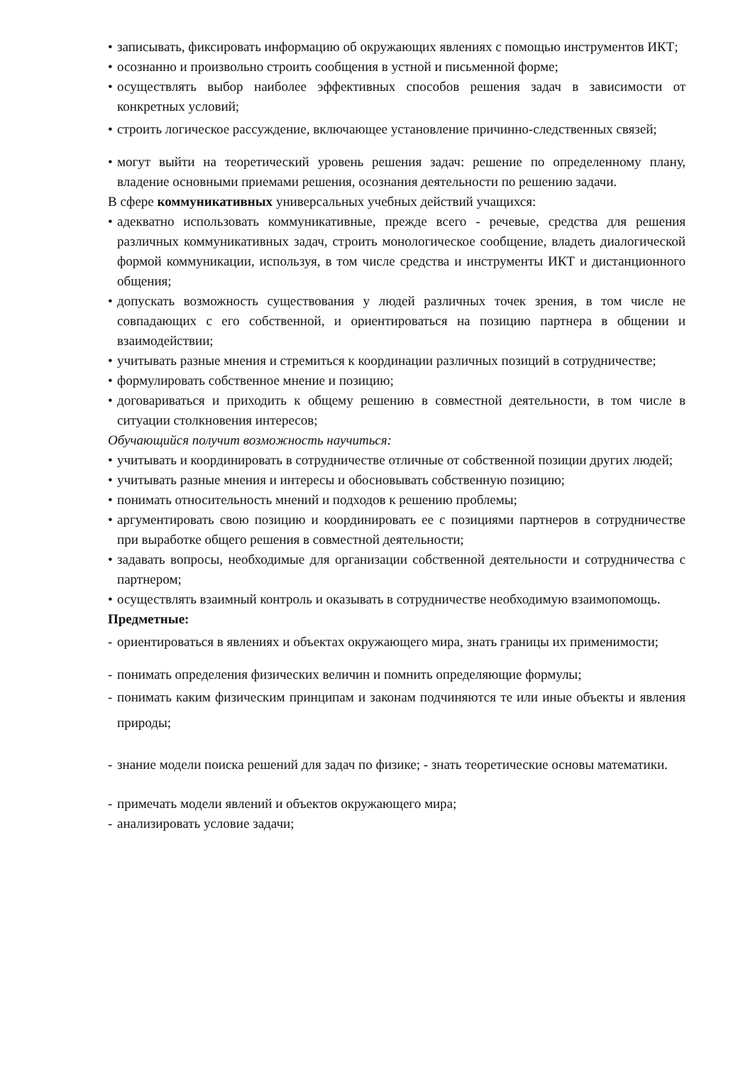• записывать, фиксировать информацию об окружающих явлениях с помощью инструментов ИКТ;
• осознанно и произвольно строить сообщения в устной и письменной форме;
• осуществлять выбор наиболее эффективных способов решения задач в зависимости от конкретных условий;
• строить логическое рассуждение, включающее установление причинно-следственных связей;
• могут выйти на теоретический уровень решения задач: решение по определенному плану, владение основными приемами решения, осознания деятельности по решению задачи.
В сфере коммуникативных универсальных учебных действий учащихся:
• адекватно использовать коммуникативные, прежде всего - речевые, средства для решения различных коммуникативных задач, строить монологическое сообщение, владеть диалогической формой коммуникации, используя, в том числе средства и инструменты ИКТ и дистанционного общения;
• допускать возможность существования у людей различных точек зрения, в том числе не совпадающих с его собственной, и ориентироваться на позицию партнера в общении и взаимодействии;
• учитывать разные мнения и стремиться к координации различных позиций в сотрудничестве;
• формулировать собственное мнение и позицию;
• договариваться и приходить к общему решению в совместной деятельности, в том числе в ситуации столкновения интересов;
Обучающийся получит возможность научиться:
• учитывать и координировать в сотрудничестве отличные от собственной позиции других людей;
• учитывать разные мнения и интересы и обосновывать собственную позицию;
• понимать относительность мнений и подходов к решению проблемы;
• аргументировать свою позицию и координировать ее с позициями партнеров в сотрудничестве при выработке общего решения в совместной деятельности;
• задавать вопросы, необходимые для организации собственной деятельности и сотрудничества с партнером;
• осуществлять взаимный контроль и оказывать в сотрудничестве необходимую взаимопомощь.
Предметные:
- ориентироваться в явлениях и объектах окружающего мира, знать границы их применимости;
- понимать определения физических величин и помнить определяющие формулы;
- понимать каким физическим принципам и законам подчиняются те или иные объекты и явления природы;
- знание модели поиска решений для задач по физике; - знать теоретические основы математики.
- примечать модели явлений и объектов окружающего мира;
- анализировать условие задачи;